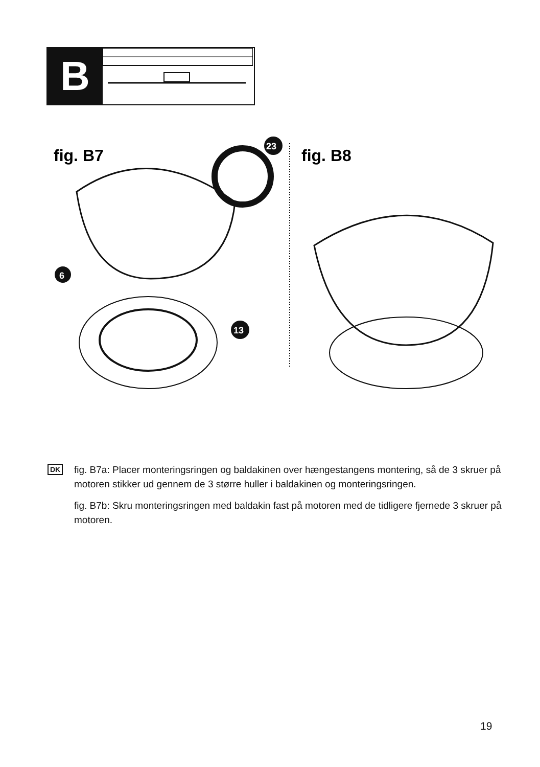B
fig. B7
fig. B8
6
23
13
DK
fig. B7a: Placer monteringsringen og baldakinen over hængestangens montering, så de 3 skruer på motoren stikker ud gennem de 3 større huller i baldakinen og monteringsringen.
fig. B7b: Skru monteringsringen med baldakin fast på motoren med de tidligere fjernede 3 skruer på motoren.
19